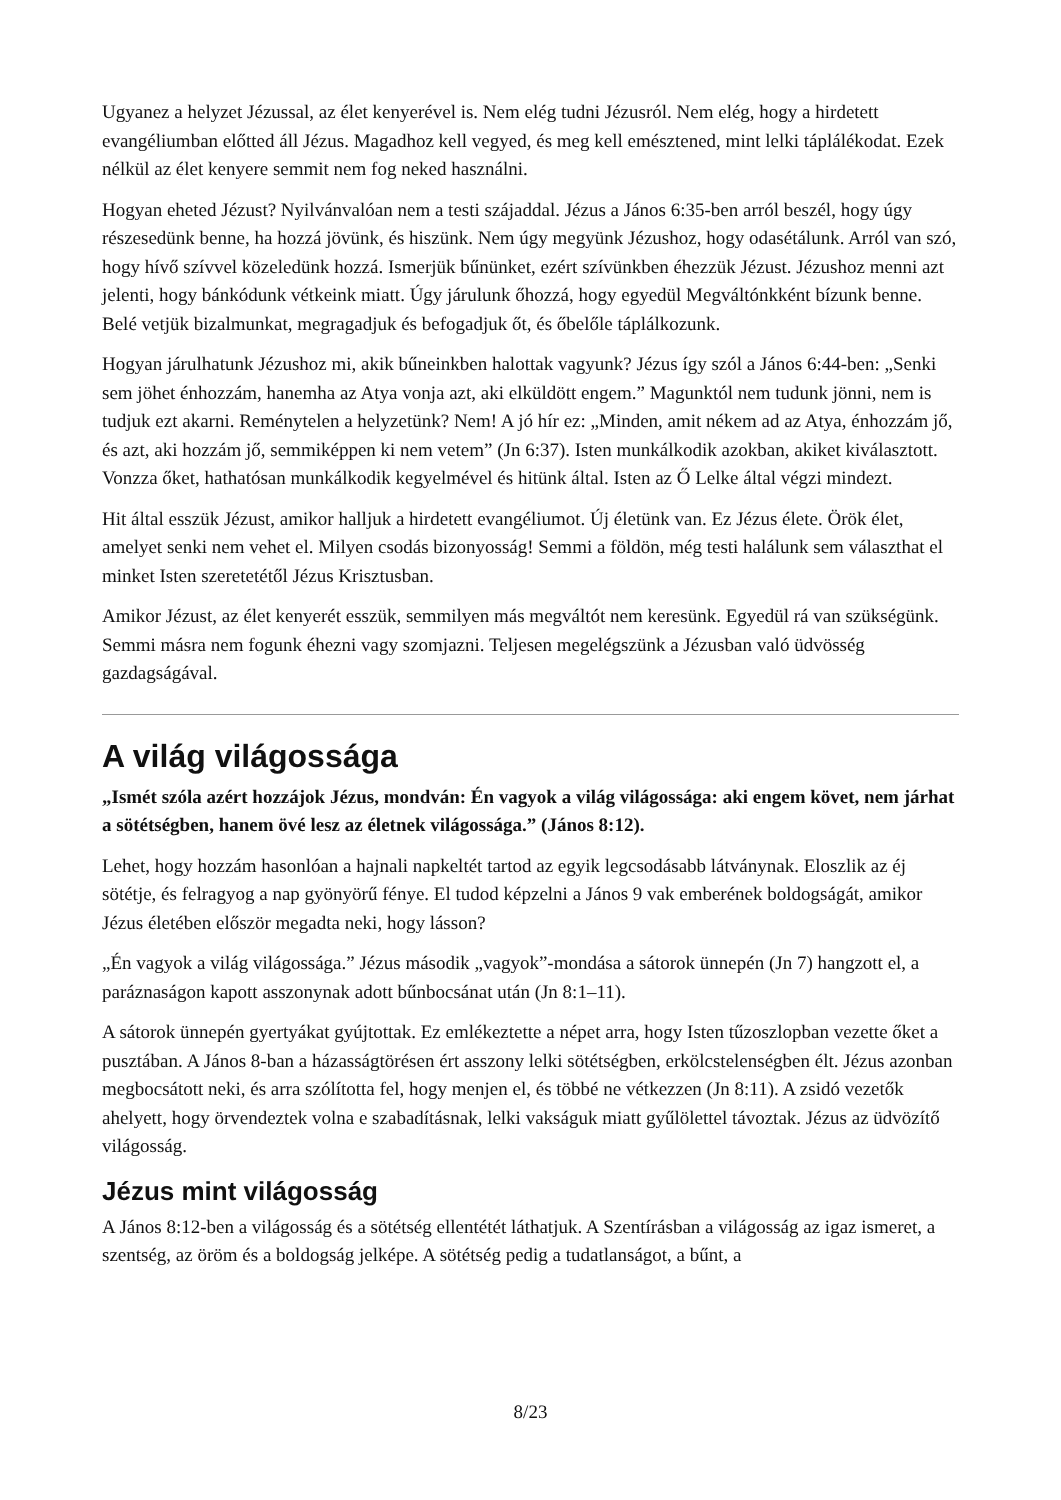Ugyanez a helyzet Jézussal, az élet kenyerével is. Nem elég tudni Jézusról. Nem elég, hogy a hirdetett evangéliumban előtted áll Jézus. Magadhoz kell vegyed, és meg kell emésztened, mint lelki táplálékodat. Ezek nélkül az élet kenyere semmit nem fog neked használni.
Hogyan eheted Jézust? Nyilvánvalóan nem a testi szájaddal. Jézus a János 6:35-ben arról beszél, hogy úgy részesedünk benne, ha hozzá jövünk, és hiszünk. Nem úgy megyünk Jézushoz, hogy odasétálunk. Arról van szó, hogy hívő szívvel közeledünk hozzá. Ismerjük bűnünket, ezért szívünkben éhezzük Jézust. Jézushoz menni azt jelenti, hogy bánkódunk vétkeink miatt. Úgy járulunk őhozzá, hogy egyedül Megváltónkként bízunk benne. Belé vetjük bizalmunkat, megragadjuk és befogadjuk őt, és őbelőle táplálkozunk.
Hogyan járulhatunk Jézushoz mi, akik bűneinkben halottak vagyunk? Jézus így szól a János 6:44-ben: „Senki sem jöhet énhozzám, hanemha az Atya vonja azt, aki elküldött engem.” Magunktól nem tudunk jönni, nem is tudjuk ezt akarni. Reménytelen a helyzetünk? Nem! A jó hír ez: „Minden, amit nékem ad az Atya, énhozzám jő, és azt, aki hozzám jő, semmiképpen ki nem vetem” (Jn 6:37). Isten munkálkodik azokban, akiket kiválasztott. Vonzza őket, hathatósan munkálkodik kegyelmével és hitünk által. Isten az Ő Lelke által végzi mindezt.
Hit által esszük Jézust, amikor halljuk a hirdetett evangéliumot. Új életünk van. Ez Jézus élete. Örök élet, amelyet senki nem vehet el. Milyen csodás bizonyosság! Semmi a földön, még testi halálunk sem választhat el minket Isten szeretetétől Jézus Krisztusban.
Amikor Jézust, az élet kenyerét esszük, semmilyen más megváltót nem keresünk. Egyedül rá van szükségünk. Semmi másra nem fogunk éhezni vagy szomjazni. Teljesen megelégszünk a Jézusban való üdvösség gazdagságával.
A világ világossága
„Ismét szóla azért hozzájok Jézus, mondván: Én vagyok a világ világossága: aki engem követ, nem járhat a sötétségben, hanem övé lesz az életnek világossága.” (János 8:12).
Lehet, hogy hozzám hasonlóan a hajnali napkeltét tartod az egyik legcsodásabb látványnak. Eloszlik az éj sötétje, és felragyog a nap gyönyörű fénye. El tudod képzelni a János 9 vak emberének boldogságát, amikor Jézus életében először megadta neki, hogy lásson?
„Én vagyok a világ világossága.” Jézus második „vagyok”-mondása a sátorok ünnepén (Jn 7) hangzott el, a paráznaságon kapott asszonynak adott bűnbocsánat után (Jn 8:1–11).
A sátorok ünnepén gyertyákat gyújtottak. Ez emlékeztette a népet arra, hogy Isten tűzoszlopban vezette őket a pusztában. A János 8-ban a házasságtörésen ért asszony lelki sötétségben, erkölcstelenségben élt. Jézus azonban megbocsátott neki, és arra szólította fel, hogy menjen el, és többé ne vétkezzen (Jn 8:11). A zsidó vezetők ahelyett, hogy örvendeztek volna e szabadításnak, lelki vakságuk miatt gyűlölettel távoztak. Jézus az üdvözítő világosság.
Jézus mint világosság
A János 8:12-ben a világosság és a sötétség ellentétét láthatjuk. A Szentírásban a világosság az igaz ismeret, a szentség, az öröm és a boldogság jelképe. A sötétség pedig a tudatlanságot, a bűnt, a
8/23